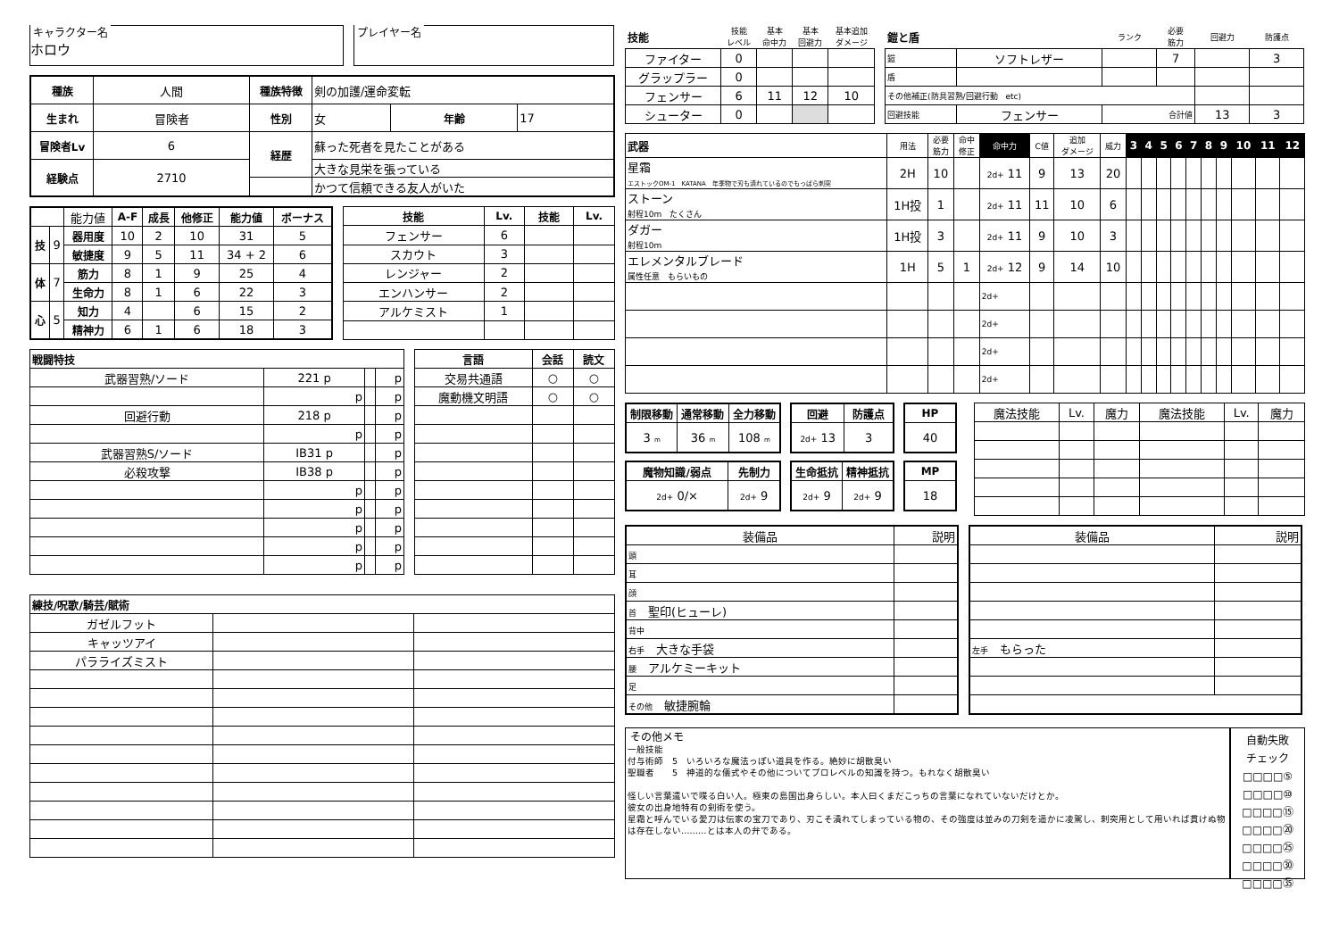キャラクター名
ホロウ
プレイヤー名
| 種族 | 人間 | 種族特徴 | 剣の加護/運命変転 | | |
| 生まれ | 冒険者 | 性別 | 女 | 年齢 | 17 |
| 冒険者Lv | 6 | 経歴 | 蘇った死者を見たことがある | | |
| 経験点 | 2710 | | 大きな見栄を張っている | | |
| | | | かつて信頼できる友人がいた | | |
| | | 能力値 | A-F | 成長 | 他修正 | 能力値 | ボーナス |
| 技 | 9 | 器用度 | 10 | 2 | 10 | 31 | 5 |
| | | 敏捷度 | 9 | 5 | 11 | 34 + 2 | 6 |
| 体 | 7 | 筋力 | 8 | 1 | 9 | 25 | 4 |
| | | 生命力 | 8 | 1 | 6 | 22 | 3 |
| 心 | 5 | 知力 | 4 | | 6 | 15 | 2 |
| | | 精神力 | 6 | 1 | 6 | 18 | 3 |
| 技能 | Lv. | 技能 | Lv. |
| --- | --- | --- | --- |
| フェンサー | 6 | | |
| スカウト | 3 | | |
| レンジャー | 2 | | |
| エンハンサー | 2 | | |
| アルケミスト | 1 | | |
| 戦闘特技 | | | |
| --- | --- | --- | --- |
| 武器習熟/ソード | 221 p | | p |
| | p | | p |
| 回避行動 | 218 p | | p |
| | p | | p |
| 武器習熟S/ソード | IB31 p | | p |
| 必殺攻撃 | IB38 p | | p |
| | p | | p |
| | p | | p |
| | p | | p |
| | p | | p |
| | p | | p |
| 言語 | 会話 | 読文 |
| --- | --- | --- |
| 交易共通語 | ○ | ○ |
| 魔動機文明語 | ○ | ○ |
| 練技/呪歌/騎芸/賦術 | | |
| --- | --- | --- |
| ガゼルフット | | |
| キャッツアイ | | |
| パラライズミスト | | |
| 技能 | 技能 レベル | 基本 命中力 | 基本 回避力 | 基本追加 ダメージ |
| ファイター | 0 | | | |
| グラップラー | 0 | | | |
| フェンサー | 6 | 11 | 12 | 10 |
| シューター | 0 | | | |
| 鎧と盾 | | ランク | 必要 筋力 | 回避力 | 防護点 |
| 鎧 | ソフトレザー | | 7 | | 3 |
| 盾 | | | | | |
| その他補正(防具習熟/回避行動 etc) | | | | | |
| 回避技能 | フェンサー | 合計値 | | 13 | 3 |
| 武器 | 用法 | 必要 筋力 | 命中 修正 | 命中力 | C値 | 追加 ダメージ | 威力 | 3 | 4 | 5 | 6 | 7 | 8 | 9 | 10 | 11 | 12 |
| 星霜 エストックOM-1 KATANA 年季物で刃も潰れているのでもっぱら刺突 | 2H | 10 | | 2d+ 11 | 9 | 13 | 20 | | | | | | | | | | |
| ストーン 射程10m たくさん | 1H投 | 1 | | 2d+ 11 | 11 | 10 | 6 | | | | | | | | | | |
| ダガー 射程10m | 1H投 | 3 | | 2d+ 11 | 9 | 10 | 3 | | | | | | | | | | |
| エレメンタルブレード 属性任意 もらいもの | 1H | 5 | 1 | 2d+ 12 | 9 | 14 | 10 | | | | | | | | | | |
| | | | | 2d+ | | | | | | | | | | | | | |
| | | | | 2d+ | | | | | | | | | | | | | |
| | | | | 2d+ | | | | | | | | | | | | | |
| | | | | 2d+ | | | | | | | | | | | | | |
| 制限移動 | 通常移動 | 全力移動 |
| --- | --- | --- |
| 3 m | 36 m | 108 m |
| 回避 | 防護点 |
| --- | --- |
| 2d+ 13 | 3 |
| HP |
| --- |
| 40 |
| 魔物知識/弱点 | 先制力 |
| --- | --- |
| 2d+ 0/× | 2d+ 9 |
| 生命抵抗 | 精神抵抗 |
| --- | --- |
| 2d+ 9 | 2d+ 9 |
| MP |
| --- |
| 18 |
| 魔法技能 | Lv. | 魔力 | 魔法技能 | Lv. | 魔力 |
| 装備品 | 説明 |
| 頭 | |
| 耳 | |
| 顔 | |
| 首 聖印(ヒューレ) | |
| 背中 | |
| 右手 大きな手袋 | |
| 腰 アルケミーキット | |
| 足 | |
| その他 敏捷腕輪 | |
| 装備品 | 説明 |
| 左手 もらった | |
その他メモ
一般技能
付与術師　5　いろいろな魔法っぽい道具を作る。絶妙に胡散臭い
聖職者　　5　神道的な儀式やその他についてプロレベルの知識を持つ。もれなく胡散臭い
怪しい言葉遣いで喋る白い人。極東の島国出身らしい。本人曰くまだこっちの言葉になれていないだけとか。
彼女の出身地特有の剣術を使う。
星霜と呼んでいる愛刀は伝家の宝刀であり、刃こそ潰れてしまっている物の、その強度は並みの刀剣を遥かに凌駕し、刺突用として用いれば貫けぬ物は存在しない………とは本人の弁である。
自動失敗
チェック
□□□□⑤
□□□□⑩
□□□□⑮
□□□□⑳
□□□□㉕
□□□□㉚
□□□□㉟